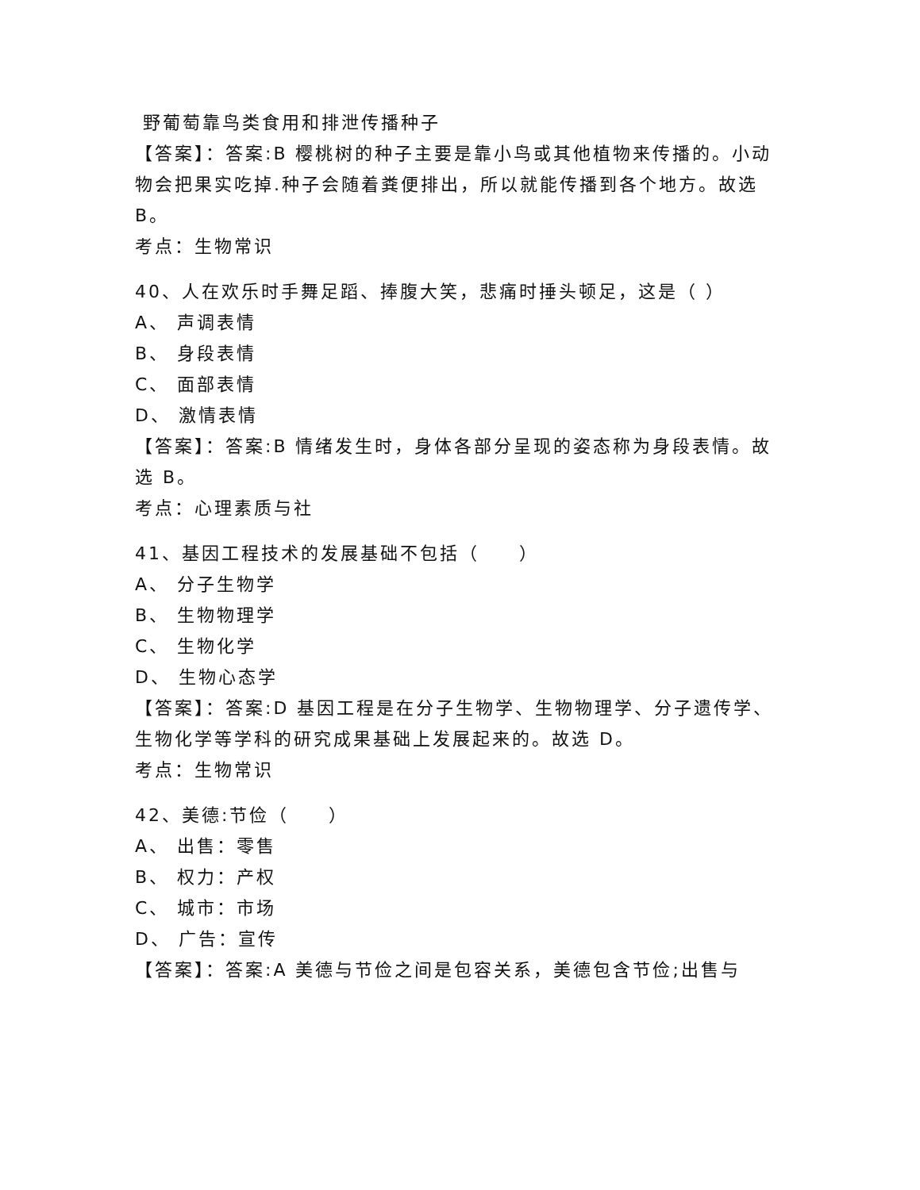野葡萄靠鸟类食用和排泄传播种子
【答案】：答案:B 樱桃树的种子主要是靠小鸟或其他植物来传播的。小动物会把果实吃掉.种子会随着粪便排出，所以就能传播到各个地方。故选 B。
考点：生物常识
40、人在欢乐时手舞足蹈、捧腹大笑，悲痛时捶头顿足，这是（ ）
A、 声调表情
B、 身段表情
C、 面部表情
D、 激情表情
【答案】：答案:B 情绪发生时，身体各部分呈现的姿态称为身段表情。故选 B。
考点：心理素质与社
41、基因工程技术的发展基础不包括（　　）
A、 分子生物学
B、 生物物理学
C、 生物化学
D、 生物心态学
【答案】：答案:D 基因工程是在分子生物学、生物物理学、分子遗传学、生物化学等学科的研究成果基础上发展起来的。故选 D。
考点：生物常识
42、美德:节俭（　　）
A、 出售：零售
B、 权力：产权
C、 城市：市场
D、 广告：宣传
【答案】：答案:A 美德与节俭之间是包容关系，美德包含节俭;出售与